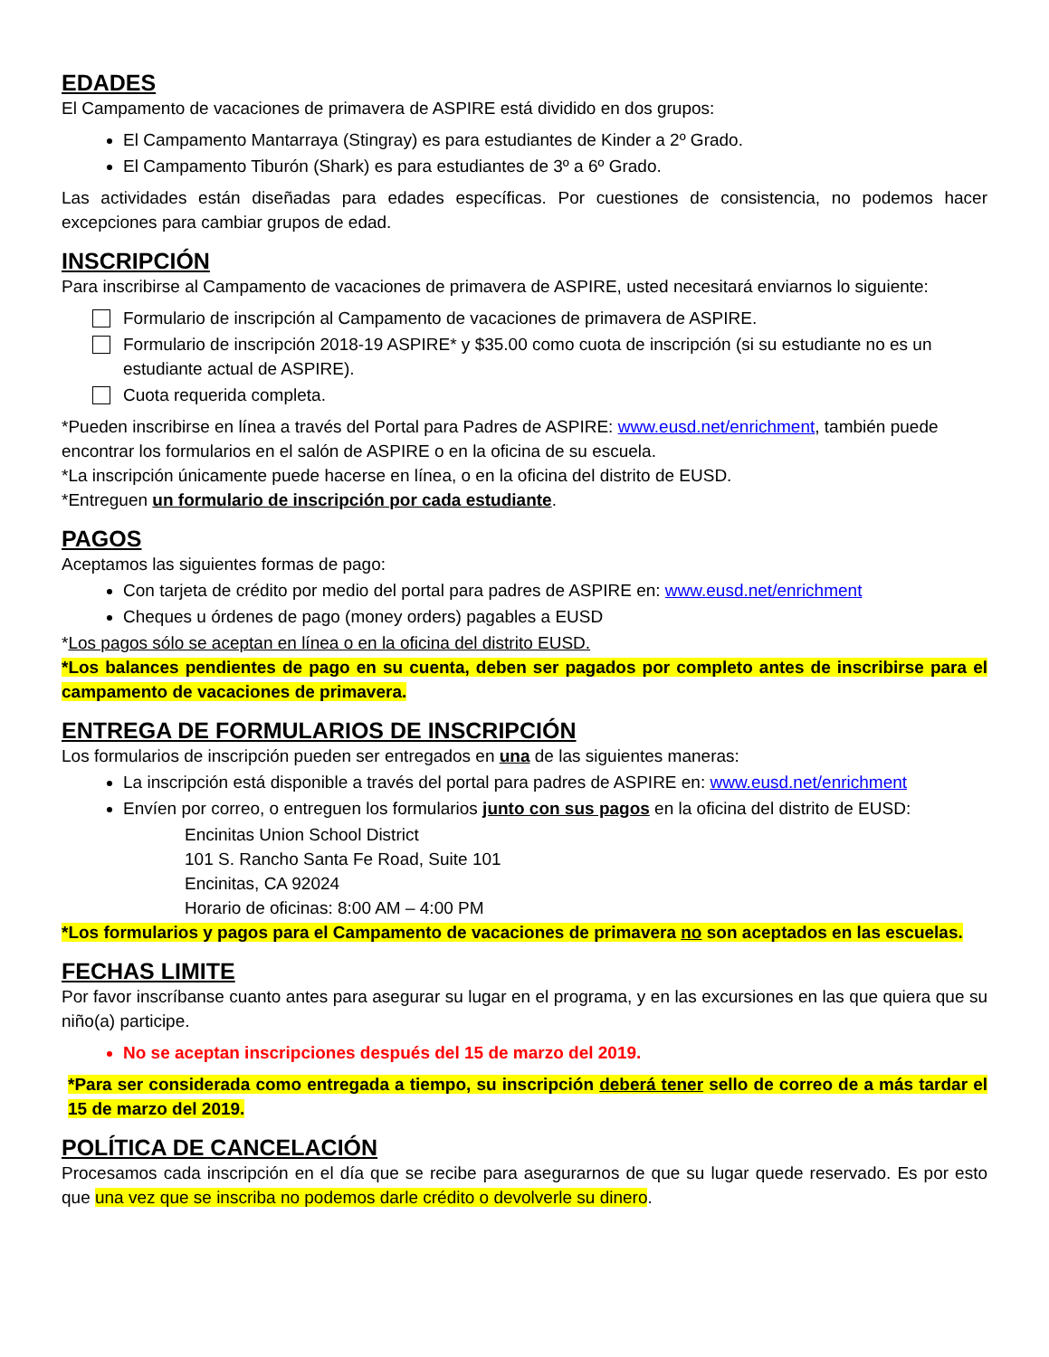EDADES
El Campamento de vacaciones de primavera de ASPIRE está dividido en dos grupos:
El Campamento Mantarraya (Stingray) es para estudiantes de Kinder a 2º Grado.
El Campamento Tiburón (Shark) es para estudiantes de 3º a 6º Grado.
Las actividades están diseñadas para edades específicas. Por cuestiones de consistencia, no podemos hacer excepciones para cambiar grupos de edad.
INSCRIPCIÓN
Para inscribirse al Campamento de vacaciones de primavera de ASPIRE, usted necesitará enviarnos lo siguiente:
Formulario de inscripción al Campamento de vacaciones de primavera de ASPIRE.
Formulario de inscripción 2018-19 ASPIRE* y $35.00 como cuota de inscripción (si su estudiante no es un estudiante actual de ASPIRE).
Cuota requerida completa.
*Pueden inscribirse en línea a través del Portal para Padres de ASPIRE: www.eusd.net/enrichment, también puede encontrar los formularios en el salón de ASPIRE o en la oficina de su escuela.
*La inscripción únicamente puede hacerse en línea, o en la oficina del distrito de EUSD.
*Entreguen un formulario de inscripción por cada estudiante.
PAGOS
Aceptamos las siguientes formas de pago:
Con tarjeta de crédito por medio del portal para padres de ASPIRE en: www.eusd.net/enrichment
Cheques u órdenes de pago (money orders) pagables a EUSD
*Los pagos sólo se aceptan en línea o en la oficina del distrito EUSD.
*Los balances pendientes de pago en su cuenta, deben ser pagados por completo antes de inscribirse para el campamento de vacaciones de primavera.
ENTREGA DE FORMULARIOS DE INSCRIPCIÓN
Los formularios de inscripción pueden ser entregados en una de las siguientes maneras:
La inscripción está disponible a través del portal para padres de ASPIRE en: www.eusd.net/enrichment
Envíen por correo, o entreguen los formularios junto con sus pagos en la oficina del distrito de EUSD:
Encinitas Union School District
101 S. Rancho Santa Fe Road, Suite 101
Encinitas, CA 92024
Horario de oficinas: 8:00 AM – 4:00 PM
*Los formularios y pagos para el Campamento de vacaciones de primavera no son aceptados en las escuelas.
FECHAS LIMITE
Por favor inscríbanse cuanto antes para asegurar su lugar en el programa, y en las excursiones en las que quiera que su niño(a) participe.
No se aceptan inscripciones después del 15 de marzo del 2019.
*Para ser considerada como entregada a tiempo, su inscripción deberá tener sello de correo de a más tardar el 15 de marzo del 2019.
POLÍTICA DE CANCELACIÓN
Procesamos cada inscripción en el día que se recibe para asegurarnos de que su lugar quede reservado. Es por esto que una vez que se inscriba no podemos darle crédito o devolverle su dinero.